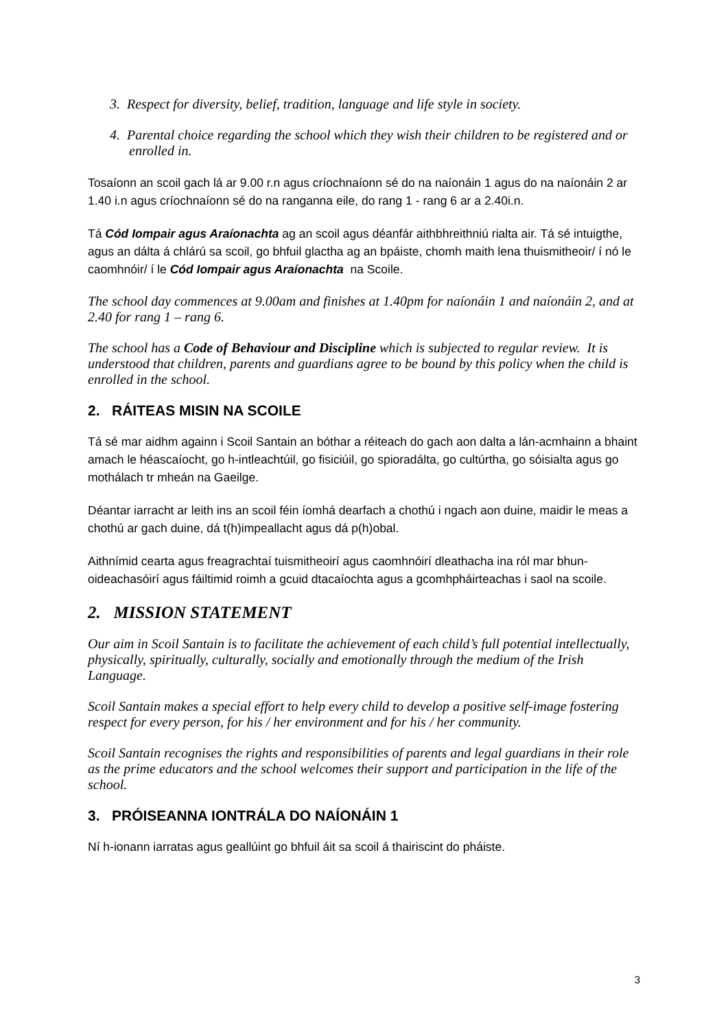3. Respect for diversity, belief, tradition, language and life style in society.
4. Parental choice regarding the school which they wish their children to be registered and or enrolled in.
Tosaíonn an scoil gach lá ar 9.00 r.n agus críochnaíonn sé do na naíonáin 1 agus do na naíonáin 2 ar 1.40 i.n agus críochnaíonn sé do na ranganna eile, do rang 1 - rang 6 ar a 2.40i.n.
Tá Cód Iompair agus Araíonachta ag an scoil agus déanfár aithbhreithniú rialta air. Tá sé intuigthe, agus an dálta á chlárú sa scoil, go bhfuil glactha ag an bpáiste, chomh maith lena thuismitheoir/ í nó le caomhnóir/ í le Cód Iompair agus Araíonachta na Scoile.
The school day commences at 9.00am and finishes at 1.40pm for naíonáin 1 and naíonáin 2, and at 2.40 for rang 1 – rang 6.
The school has a Code of Behaviour and Discipline which is subjected to regular review. It is understood that children, parents and guardians agree to be bound by this policy when the child is enrolled in the school.
2. RÁITEAS MISIN NA SCOILE
Tá sé mar aidhm againn i Scoil Santain an bóthar a réiteach do gach aon dalta a lán-acmhainn a bhaint amach le héascaíocht, go h-intleachtúil, go fisiciúil, go spioradálta, go cultúrtha, go sóisialta agus go mothálach tr mheán na Gaeilge.
Déantar iarracht ar leith ins an scoil féin íomhá dearfach a chothú i ngach aon duine, maidir le meas a chothú ar gach duine, dá t(h)impeallacht agus dá p(h)obal.
Aithnímid cearta agus freagrachtaí tuismitheoirí agus caomhnóirí dleathacha ina ról mar bhun-oideachasóirí agus fáiltimid roimh a gcuid dtacaíochta agus a gcomhpháirteachas i saol na scoile.
2. MISSION STATEMENT
Our aim in Scoil Santain is to facilitate the achievement of each child’s full potential intellectually, physically, spiritually, culturally, socially and emotionally through the medium of the Irish Language.
Scoil Santain makes a special effort to help every child to develop a positive self-image fostering respect for every person, for his / her environment and for his / her community.
Scoil Santain recognises the rights and responsibilities of parents and legal guardians in their role as the prime educators and the school welcomes their support and participation in the life of the school.
3. PRÓISEANNA IONTRÁLA DO NAÍONÁIN 1
Ní h-ionann iarratas agus geallúint go bhfuil áit sa scoil á thairiscint do pháiste.
3